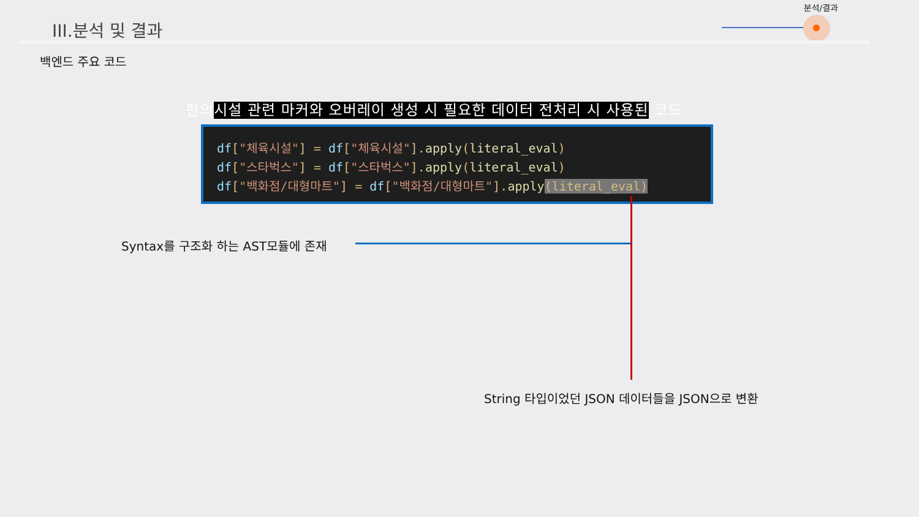분석/결과
III.분석 및 결과
백엔드 주요 코드
편의시설 관련 마커와 오버레이 생성 시 필요한 데이터 전처리 시 사용된 코드
df["체육시설"] = df["체육시설"].apply(literal_eval) df["스타벅스"] = df["스타벅스"].apply(literal_eval) df["백화점/대형마트"] = df["백화점/대형마트"].apply(literal_eval)
Syntax를 구조화 하는 AST모듈에 존재
String 타입이었던 JSON 데이터들을 JSON으로 변환